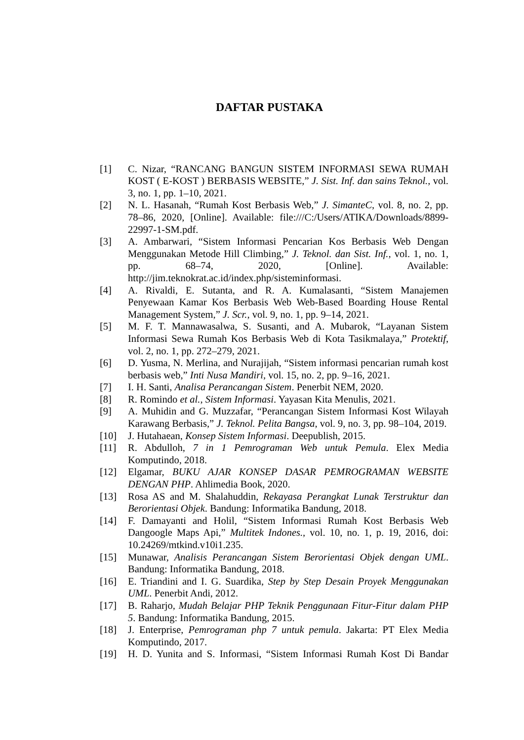DAFTAR PUSTAKA
[1] C. Nizar, “RANCANG BANGUN SISTEM INFORMASI SEWA RUMAH KOST ( E-KOST ) BERBASIS WEBSITE,” J. Sist. Inf. dan sains Teknol., vol. 3, no. 1, pp. 1–10, 2021.
[2] N. L. Hasanah, “Rumah Kost Berbasis Web,” J. SimanteC, vol. 8, no. 2, pp. 78–86, 2020, [Online]. Available: file:///C:/Users/ATIKA/Downloads/8899-22997-1-SM.pdf.
[3] A. Ambarwari, “Sistem Informasi Pencarian Kos Berbasis Web Dengan Menggunakan Metode Hill Climbing,” J. Teknol. dan Sist. Inf., vol. 1, no. 1, pp. 68–74, 2020, [Online]. Available: http://jim.teknokrat.ac.id/index.php/sisteminformasi.
[4] A. Rivaldi, E. Sutanta, and R. A. Kumalasanti, “Sistem Manajemen Penyewaan Kamar Kos Berbasis Web Web-Based Boarding House Rental Management System,” J. Scr., vol. 9, no. 1, pp. 9–14, 2021.
[5] M. F. T. Mannawasalwa, S. Susanti, and A. Mubarok, “Layanan Sistem Informasi Sewa Rumah Kos Berbasis Web di Kota Tasikmalaya,” Protektif, vol. 2, no. 1, pp. 272–279, 2021.
[6] D. Yusma, N. Merlina, and Nurajijah, “Sistem informasi pencarian rumah kost berbasis web,” Inti Nusa Mandiri, vol. 15, no. 2, pp. 9–16, 2021.
[7] I. H. Santi, Analisa Perancangan Sistem. Penerbit NEM, 2020.
[8] R. Romindo et al., Sistem Informasi. Yayasan Kita Menulis, 2021.
[9] A. Muhidin and G. Muzzafar, “Perancangan Sistem Informasi Kost Wilayah Karawang Berbasis,” J. Teknol. Pelita Bangsa, vol. 9, no. 3, pp. 98–104, 2019.
[10] J. Hutahaean, Konsep Sistem Informasi. Deepublish, 2015.
[11] R. Abdulloh, 7 in 1 Pemrograman Web untuk Pemula. Elex Media Komputindo, 2018.
[12] Elgamar, BUKU AJAR KONSEP DASAR PEMROGRAMAN WEBSITE DENGAN PHP. Ahlimedia Book, 2020.
[13] Rosa AS and M. Shalahuddin, Rekayasa Perangkat Lunak Terstruktur dan Berorientasi Objek. Bandung: Informatika Bandung, 2018.
[14] F. Damayanti and Holil, “Sistem Informasi Rumah Kost Berbasis Web Dangoogle Maps Api,” Multitek Indones., vol. 10, no. 1, p. 19, 2016, doi: 10.24269/mtkind.v10i1.235.
[15] Munawar, Analisis Perancangan Sistem Berorientasi Objek dengan UML. Bandung: Informatika Bandung, 2018.
[16] E. Triandini and I. G. Suardika, Step by Step Desain Proyek Menggunakan UML. Penerbit Andi, 2012.
[17] B. Raharjo, Mudah Belajar PHP Teknik Penggunaan Fitur-Fitur dalam PHP 5. Bandung: Informatika Bandung, 2015.
[18] J. Enterprise, Pemrograman php 7 untuk pemula. Jakarta: PT Elex Media Komputindo, 2017.
[19] H. D. Yunita and S. Informasi, “Sistem Informasi Rumah Kost Di Bandar